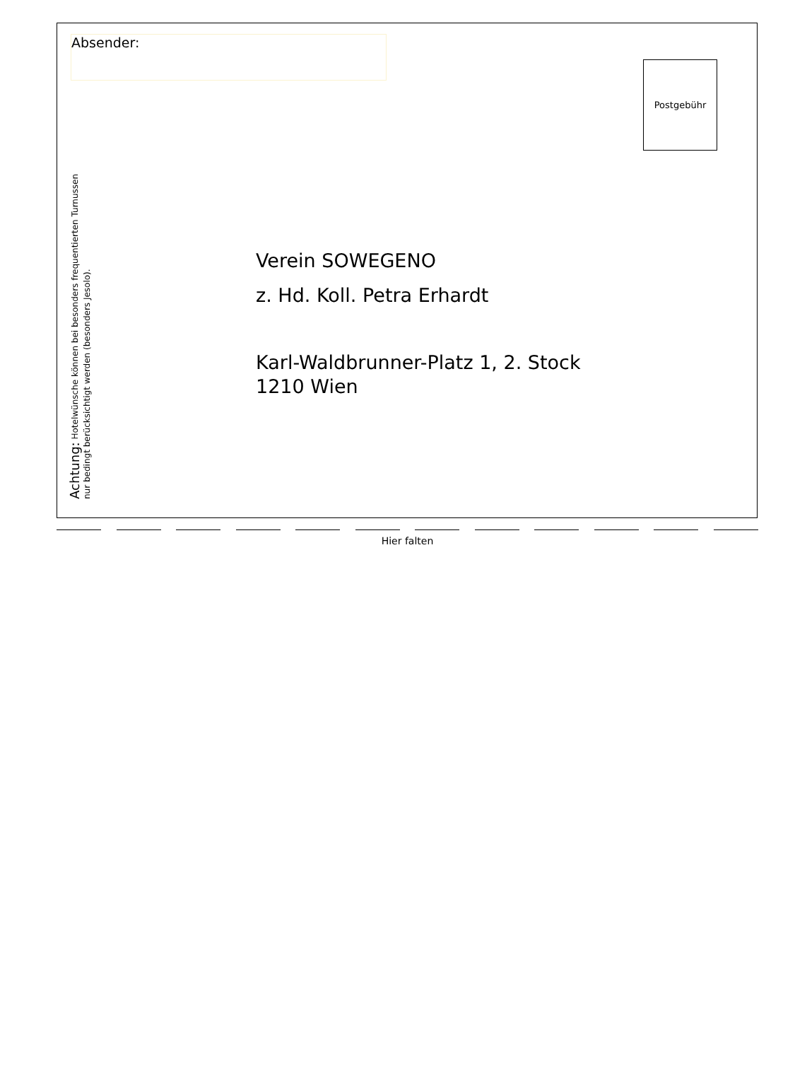Absender:
Postgebühr
Achtung: Hotelwünsche können bei besonders frequentierten Turnussen
nur bedingt berücksichtigt werden (besonders Jesolo).
Verein SOWEGENO
z. Hd. Koll. Petra Erhardt
Karl-Waldbrunner-Platz 1, 2. Stock
1210 Wien
Hier falten